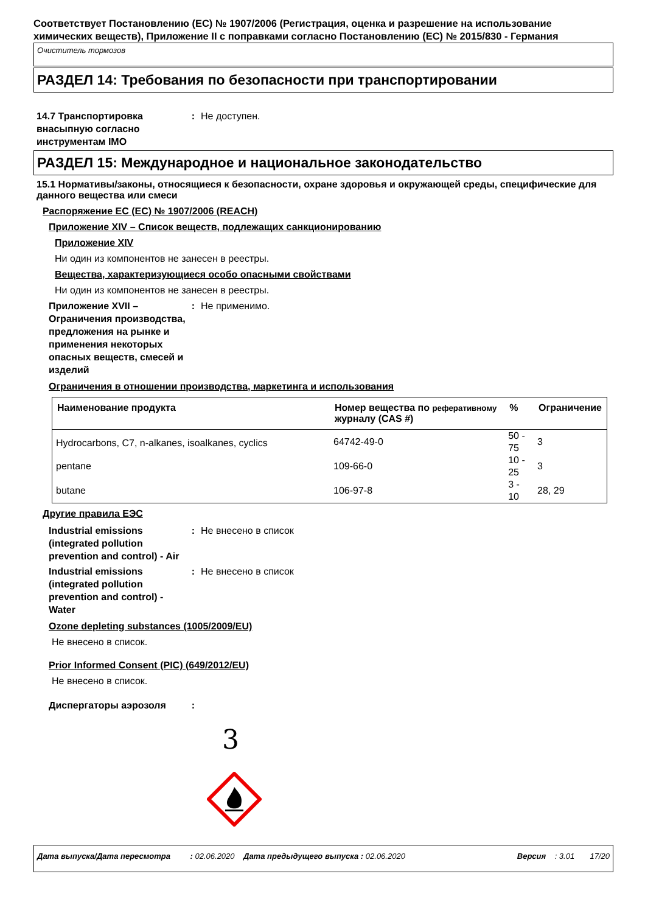Соответствует Постановлению (ЕС) № 1907/2006 (Регистрация, оценка и разрешение на использование химических веществ), Приложение II с поправками согласно Постановлению (ЕС) № 2015/830 - Германия
Очиститель тормозов
РАЗДЕЛ 14: Требования по безопасности при транспортировании
14.7 Транспортировка внасыпную согласно инструментам IMO
: Не доступен.
РАЗДЕЛ 15: Международное и национальное законодательство
15.1 Нормативы/законы, относящиеся к безопасности, охране здоровья и окружающей среды, специфические для данного вещества или смеси
Распоряжение ЕС (ЕС) № 1907/2006 (REACH)
Приложение XIV – Список веществ, подлежащих санкционированию
Приложение XIV
Ни один из компонентов не занесен в реестры.
Вещества, характеризующиеся особо опасными свойствами
Ни один из компонентов не занесен в реестры.
Приложение XVII – Ограничения производства, предложения на рынке и применения некоторых опасных веществ, смесей и изделий
: Не применимо.
Ограничения в отношении производства, маркетинга и использования
| Наименование продукта | Номер вещества по реферативному журналу (CAS #) | % | Ограничение |
| --- | --- | --- | --- |
| Hydrocarbons, C7, n-alkanes, isoalkanes, cyclics | 64742-49-0 | 50 - 75 | 3 |
| pentane | 109-66-0 | 10 - 25 | 3 |
| butane | 106-97-8 | 3 - 10 | 28, 29 |
Другие правила ЕЭС
Industrial emissions (integrated pollution prevention and control) - Air
: Не внесено в список
Industrial emissions (integrated pollution prevention and control) - Water
: Не внесено в список
Ozone depleting substances (1005/2009/EU)
Не внесено в список.
Prior Informed Consent (PIC) (649/2012/EU)
Не внесено в список.
Диспергаторы аэрозоля :
3
Дата выпуска/Дата пересмотра : 02.06.2020 Дата предыдущего выпуска : 02.06.2020 Версия : 3.01 17/20